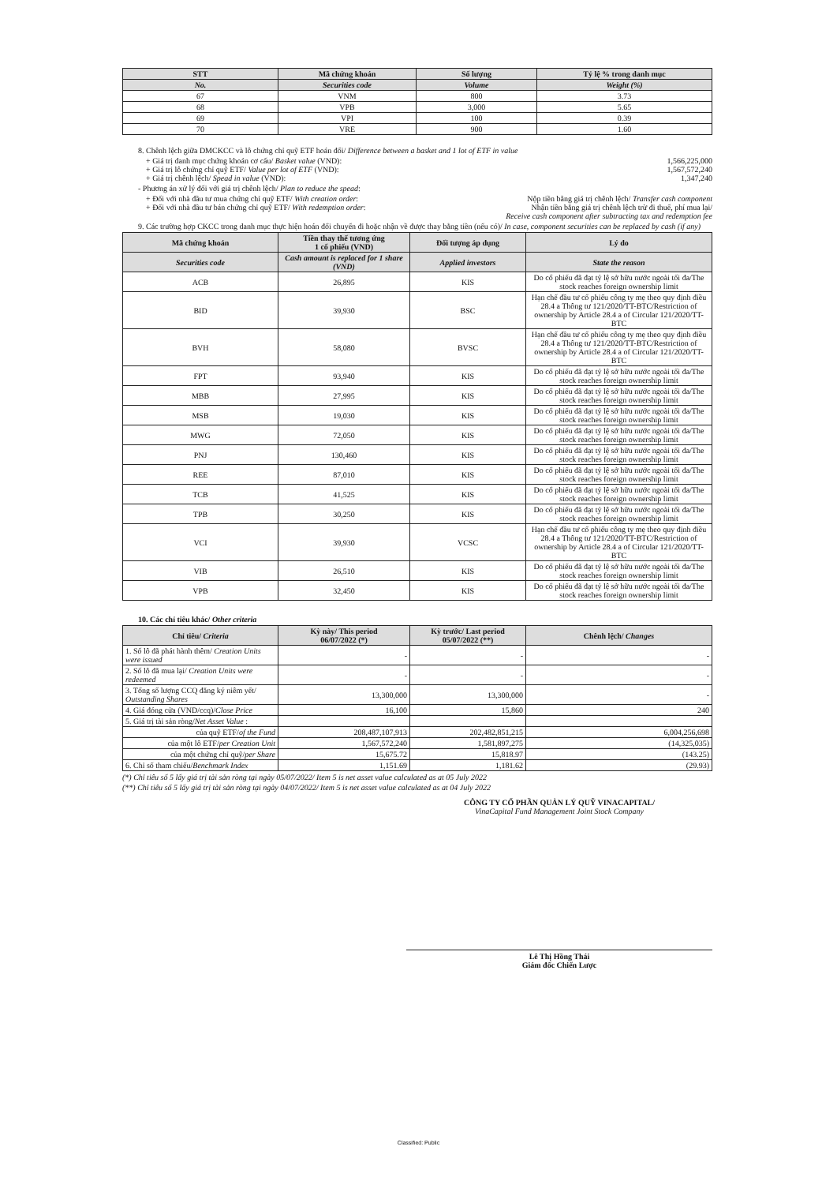| STT | Mã chứng khoán | Số lượng | Tỷ lệ % trong danh mục |
| --- | --- | --- | --- |
| No. | Securities code | Volume | Weight (%) |
| 67 | VNM | 800 | 3.73 |
| 68 | VPB | 3,000 | 5.65 |
| 69 | VPI | 100 | 0.39 |
| 70 | VRE | 900 | 1.60 |
8. Chênh lệch giữa DMCKCC và lô chứng chỉ quỹ ETF hoán đổi/ Difference between a basket and 1 lot of ETF in value
+ Giá trị danh mục chứng khoán cơ cấu/ Basket value (VND): 1,566,225,000
+ Giá trị lô chứng chỉ quỹ ETF/ Value per lot of ETF (VND): 1,567,572,240
+ Giá trị chênh lệch/ Spead in value (VND): 1,347,240
- Phương án xử lý đối với giá trị chênh lệch/ Plan to reduce the spead:
+ Đối với nhà đầu tư mua chứng chỉ quỹ ETF/ With creation order: Nộp tiền bằng giá trị chênh lệch/ Transfer cash component
+ Đối với nhà đầu tư bán chứng chỉ quỹ ETF/ With redemption order: Nhận tiền bằng giá trị chênh lệch trừ đi thuế, phí mua lại/
Receive cash component after subtracting tax and redemption fee
9. Các trường hợp CKCC trong danh mục thực hiện hoán đổi chuyển đi hoặc nhận về được thay bằng tiền (nếu có)/ In case, component securities can be replaced by cash (if any)
| Mã chứng khoán | Tiền thay thế tương ứng 1 cổ phiếu (VND) | Đối tượng áp dụng | Lý do |
| --- | --- | --- | --- |
| Securities code | Cash amount is replaced for 1 share (VND) | Applied investors | State the reason |
| ACB | 26,895 | KIS | Do cổ phiếu đã đạt tỷ lệ sở hữu nước ngoài tối đa/The stock reaches foreign ownership limit |
| BID | 39,930 | BSC | Hạn chế đầu tư cổ phiếu công ty mẹ theo quy định điều 28.4 a Thông tư 121/2020/TT-BTC/Restriction of ownership by Article 28.4 a of Circular 121/2020/TT-BTC |
| BVH | 58,080 | BVSC | Hạn chế đầu tư cổ phiếu công ty mẹ theo quy định điều 28.4 a Thông tư 121/2020/TT-BTC/Restriction of ownership by Article 28.4 a of Circular 121/2020/TT-BTC |
| FPT | 93,940 | KIS | Do cổ phiếu đã đạt tỷ lệ sở hữu nước ngoài tối đa/The stock reaches foreign ownership limit |
| MBB | 27,995 | KIS | Do cổ phiếu đã đạt tỷ lệ sở hữu nước ngoài tối đa/The stock reaches foreign ownership limit |
| MSB | 19,030 | KIS | Do cổ phiếu đã đạt tỷ lệ sở hữu nước ngoài tối đa/The stock reaches foreign ownership limit |
| MWG | 72,050 | KIS | Do cổ phiếu đã đạt tỷ lệ sở hữu nước ngoài tối đa/The stock reaches foreign ownership limit |
| PNJ | 130,460 | KIS | Do cổ phiếu đã đạt tỷ lệ sở hữu nước ngoài tối đa/The stock reaches foreign ownership limit |
| REE | 87,010 | KIS | Do cổ phiếu đã đạt tỷ lệ sở hữu nước ngoài tối đa/The stock reaches foreign ownership limit |
| TCB | 41,525 | KIS | Do cổ phiếu đã đạt tỷ lệ sở hữu nước ngoài tối đa/The stock reaches foreign ownership limit |
| TPB | 30,250 | KIS | Do cổ phiếu đã đạt tỷ lệ sở hữu nước ngoài tối đa/The stock reaches foreign ownership limit |
| VCI | 39,930 | VCSC | Hạn chế đầu tư cổ phiếu công ty mẹ theo quy định điều 28.4 a Thông tư 121/2020/TT-BTC/Restriction of ownership by Article 28.4 a of Circular 121/2020/TT-BTC |
| VIB | 26,510 | KIS | Do cổ phiếu đã đạt tỷ lệ sở hữu nước ngoài tối đa/The stock reaches foreign ownership limit |
| VPB | 32,450 | KIS | Do cổ phiếu đã đạt tỷ lệ sở hữu nước ngoài tối đa/The stock reaches foreign ownership limit |
10. Các chỉ tiêu khác/ Other criteria
| Chỉ tiêu/ Criteria | Kỳ này/ This period 06/07/2022 (*) | Kỳ trước/ Last period 05/07/2022 (**) | Chênh lệch/ Changes |
| --- | --- | --- | --- |
| 1. Số lô đã phát hành thêm/ Creation Units were issued | - | - | - |
| 2. Số lô đã mua lại/ Creation Units were redeemed | - | - | - |
| 3. Tổng số lượng CCQ đăng ký niêm yết/ Outstanding Shares | 13,300,000 | 13,300,000 | - |
| 4. Giá đóng cửa (VND/ccq)/ Close Price | 16,100 | 15,860 | 240 |
| 5. Giá trị tài sản ròng/ Net Asset Value : | | | |
| của quỹ ETF/ of the Fund | 208,487,107,913 | 202,482,851,215 | 6,004,256,698 |
| của một lô ETF/ per Creation Unit | 1,567,572,240 | 1,581,897,275 | (14,325,035) |
| của một chứng chỉ quỹ/ per Share | 15,675.72 | 15,818.97 | (143.25) |
| 6. Chỉ số tham chiếu/ Benchmark Index | 1,151.69 | 1,181.62 | (29.93) |
(*) Chỉ tiêu số 5 lấy giá trị tài sản ròng tại ngày 05/07/2022/ Item 5 is net asset value calculated as at 05 July 2022
(**) Chỉ tiêu số 5 lấy giá trị tài sản ròng tại ngày 04/07/2022/ Item 5 is net asset value calculated as at 04 July 2022
CÔNG TY CỔ PHẦN QUẢN LÝ QUỸ VINACAPITAL/
VinaCapital Fund Management Joint Stock Company
Lê Thị Hồng Thái
Giám đốc Chiến Lược
Classified: Public